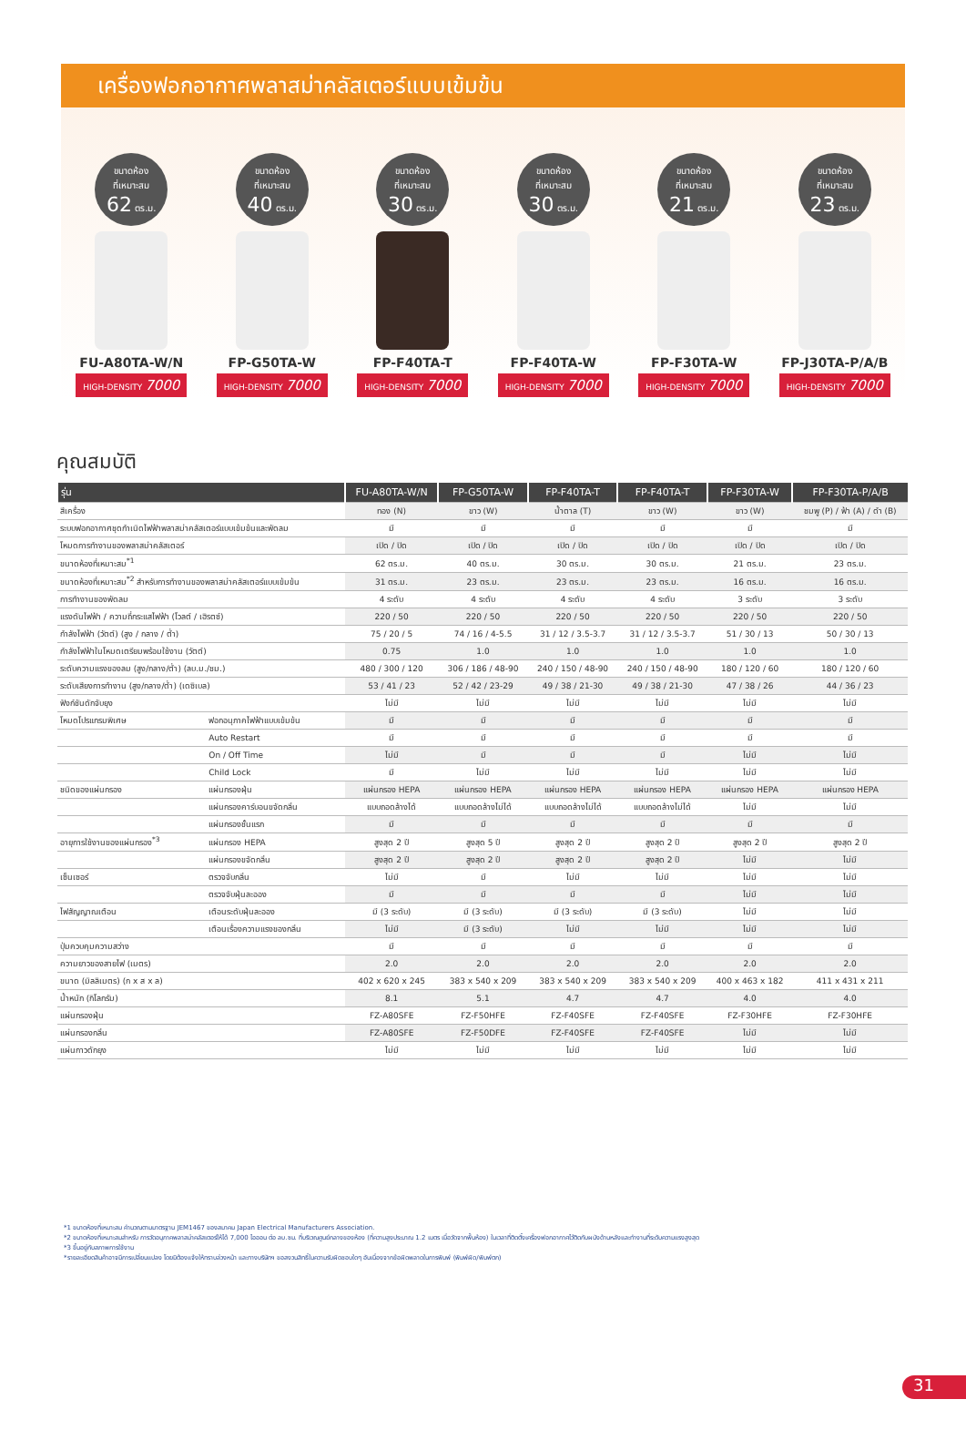เครื่องฟอกอากาศพลาสม่าคลัสเตอร์แบบเข้มข้น
ขนาดห้อง
ที่เหมาะสม
62 ตร.ม.
FU-A80TA-W/N
HIGH-DENSITY 7000
ขนาดห้อง
ที่เหมาะสม
40 ตร.ม.
FP-G50TA-W
HIGH-DENSITY 7000
ขนาดห้อง
ที่เหมาะสม
30 ตร.ม.
FP-F40TA-T
HIGH-DENSITY 7000
ขนาดห้อง
ที่เหมาะสม
30 ตร.ม.
FP-F40TA-W
HIGH-DENSITY 7000
ขนาดห้อง
ที่เหมาะสม
21 ตร.ม.
FP-F30TA-W
HIGH-DENSITY 7000
ขนาดห้อง
ที่เหมาะสม
23 ตร.ม.
FP-J30TA-P/A/B
HIGH-DENSITY 7000
คุณสมบัติ
| รุ่น | | FU-A80TA-W/N | FP-G50TA-W | FP-F40TA-T | FP-F40TA-T | FP-F30TA-W | FP-F30TA-P/A/B |
| --- | --- | --- | --- | --- | --- | --- | --- |
| สีเครื่อง | | ทอง (N) | ขาว (W) | น้ำตาล (T) | ขาว (W) | ขาว (W) | ชมพู (P) / ฟ้า (A) / ดำ (B) |
| ระบบฟอกอากาศชุดกำเนิดไฟฟ้าพลาสม่าคลัสเตอร์แบบเข้มข้นและพัดลม | | มี | มี | มี | มี | มี | มี |
| โหมดการทำงานของพลาสม่าคลัสเตอร์ | | เปิด / ปิด | เปิด / ปิด | เปิด / ปิด | เปิด / ปิด | เปิด / ปิด | เปิด / ปิด |
| ขนาดห้องที่เหมาะสม<sup>*1</sup> | | 62 ตร.ม. | 40 ตร.ม. | 30 ตร.ม. | 30 ตร.ม. | 21 ตร.ม. | 23 ตร.ม. |
| ขนาดห้องที่เหมาะสม<sup>*2</sup> สำหรับการทำงานของพลาสม่าคลัสเตอร์แบบเข้มข้น | | 31 ตร.ม. | 23 ตร.ม. | 23 ตร.ม. | 23 ตร.ม. | 16 ตร.ม. | 16 ตร.ม. |
| การทำงานของพัดลม | | 4 ระดับ | 4 ระดับ | 4 ระดับ | 4 ระดับ | 3 ระดับ | 3 ระดับ |
| แรงดันไฟฟ้า / ความถี่กระแสไฟฟ้า (โวลต์ / เฮิรตซ์) | | 220 / 50 | 220 / 50 | 220 / 50 | 220 / 50 | 220 / 50 | 220 / 50 |
| กำลังไฟฟ้า (วัตต์) (สูง / กลาง / ต่ำ) | | 75 / 20 / 5 | 74 / 16 / 4-5.5 | 31 / 12 / 3.5-3.7 | 31 / 12 / 3.5-3.7 | 51 / 30 / 13 | 50 / 30 / 13 |
| กำลังไฟฟ้าในโหมดเตรียมพร้อมใช้งาน (วัตต์) | | 0.75 | 1.0 | 1.0 | 1.0 | 1.0 | 1.0 |
| ระดับความแรงของลม (สูง/กลาง/ต่ำ) (ลบ.ม./ชม.) | | 480 / 300 / 120 | 306 / 186 / 48-90 | 240 / 150 / 48-90 | 240 / 150 / 48-90 | 180 / 120 / 60 | 180 / 120 / 60 |
| ระดับเสียงการทำงาน (สูง/กลาง/ต่ำ) (เดซิเบล) | | 53 / 41 / 23 | 52 / 42 / 23-29 | 49 / 38 / 21-30 | 49 / 38 / 21-30 | 47 / 38 / 26 | 44 / 36 / 23 |
| ฟังก์ชันดักจับยุง | | ไม่มี | ไม่มี | ไม่มี | ไม่มี | ไม่มี | ไม่มี |
| โหมดโปรแกรมพิเศษ | ฟอกอนุภาคไฟฟ้าแบบเข้มข้น | มี | มี | มี | มี | มี | มี |
| | Auto Restart | มี | มี | มี | มี | มี | มี |
| | On / Off Time | ไม่มี | มี | มี | มี | ไม่มี | ไม่มี |
| | Child Lock | มี | ไม่มี | ไม่มี | ไม่มี | ไม่มี | ไม่มี |
| ชนิดของแผ่นกรอง | แผ่นกรองฝุ่น | แผ่นกรอง HEPA | แผ่นกรอง HEPA | แผ่นกรอง HEPA | แผ่นกรอง HEPA | แผ่นกรอง HEPA | แผ่นกรอง HEPA |
| | แผ่นกรองคาร์บอนขจัดกลิ่น | แบบถอดล้างได้ | แบบถอดล้างไม่ได้ | แบบถอดล้างไม่ได้ | แบบถอดล้างไม่ได้ | ไม่มี | ไม่มี |
| | แผ่นกรองชั้นแรก | มี | มี | มี | มี | มี | มี |
| อายุการใช้งานของแผ่นกรอง<sup>*3</sup> | แผ่นกรอง HEPA | สูงสุด 2 ปี | สูงสุด 5 ปี | สูงสุด 2 ปี | สูงสุด 2 ปี | สูงสุด 2 ปี | สูงสุด 2 ปี |
| | แผ่นกรองขจัดกลิ่น | สูงสุด 2 ปี | สูงสุด 2 ปี | สูงสุด 2 ปี | สูงสุด 2 ปี | ไม่มี | ไม่มี |
| เซ็นเซอร์ | ตรวจจับกลิ่น | ไม่มี | มี | ไม่มี | ไม่มี | ไม่มี | ไม่มี |
| | ตรวจจับฝุ่นละออง | มี | มี | มี | มี | ไม่มี | ไม่มี |
| ไฟสัญญาณเตือน | เตือนระดับฝุ่นละออง | มี (3 ระดับ) | มี (3 ระดับ) | มี (3 ระดับ) | มี (3 ระดับ) | ไม่มี | ไม่มี |
| | เตือนเรื่องความแรงของกลิ่น | ไม่มี | มี (3 ระดับ) | ไม่มี | ไม่มี | ไม่มี | ไม่มี |
| ปุ่มควบคุมความสว่าง | | มี | มี | มี | มี | มี | มี |
| ความยาวของสายไฟ (เมตร) | | 2.0 | 2.0 | 2.0 | 2.0 | 2.0 | 2.0 |
| ขนาด (มิลลิเมตร) (ก x ส x ล) | | 402 x 620 x 245 | 383 x 540 x 209 | 383 x 540 x 209 | 383 x 540 x 209 | 400 x 463 x 182 | 411 x 431 x 211 |
| น้ำหนัก (กิโลกรัม) | | 8.1 | 5.1 | 4.7 | 4.7 | 4.0 | 4.0 |
| แผ่นกรองฝุ่น | | FZ-A80SFE | FZ-F50HFE | FZ-F40SFE | FZ-F40SFE | FZ-F30HFE | FZ-F30HFE |
| แผ่นกรองกลิ่น | | FZ-A80SFE | FZ-F50DFE | FZ-F40SFE | FZ-F40SFE | ไม่มี | ไม่มี |
| แผ่นกาวดักยุง | | ไม่มี | ไม่มี | ไม่มี | ไม่มี | ไม่มี | ไม่มี |
*1 ขนาดห้องที่เหมาะสม คำนวณตามมาตรฐาน JEM1467 ของสมาคม Japan Electrical Manufacturers Association.
*2 ขนาดห้องที่เหมาะสมสำหรับ การวัดอนุภาคพลาสม่าคลัสเตอร์ให้ได้ 7,000 ไอออน ต่อ ลบ.ซม. ที่บริเวณศูนย์กลางของห้อง (ที่ความสูงประมาณ 1.2 เมตร เมื่อวัดจากพื้นห้อง) ในเวลาที่ติดตั้งเครื่องฟอกอากาศไว้ติดกับผนังด้านหลังและทำงานที่ระดับความแรงสูงสุด
*3 ขึ้นอยู่กับสภาพการใช้งาน
*รายละเอียดสินค้าอาจมีการเปลี่ยนแปลง โดยมิต้องแจ้งให้ทราบล่วงหน้า และทางบริษัทฯ ขอสงวนสิทธิ์ในความรับผิดชอบใดๆ อันเนื่องจากข้อผิดพลาดในการพิมพ์ (พิมพ์ผิด/พิมพ์ตก)
31